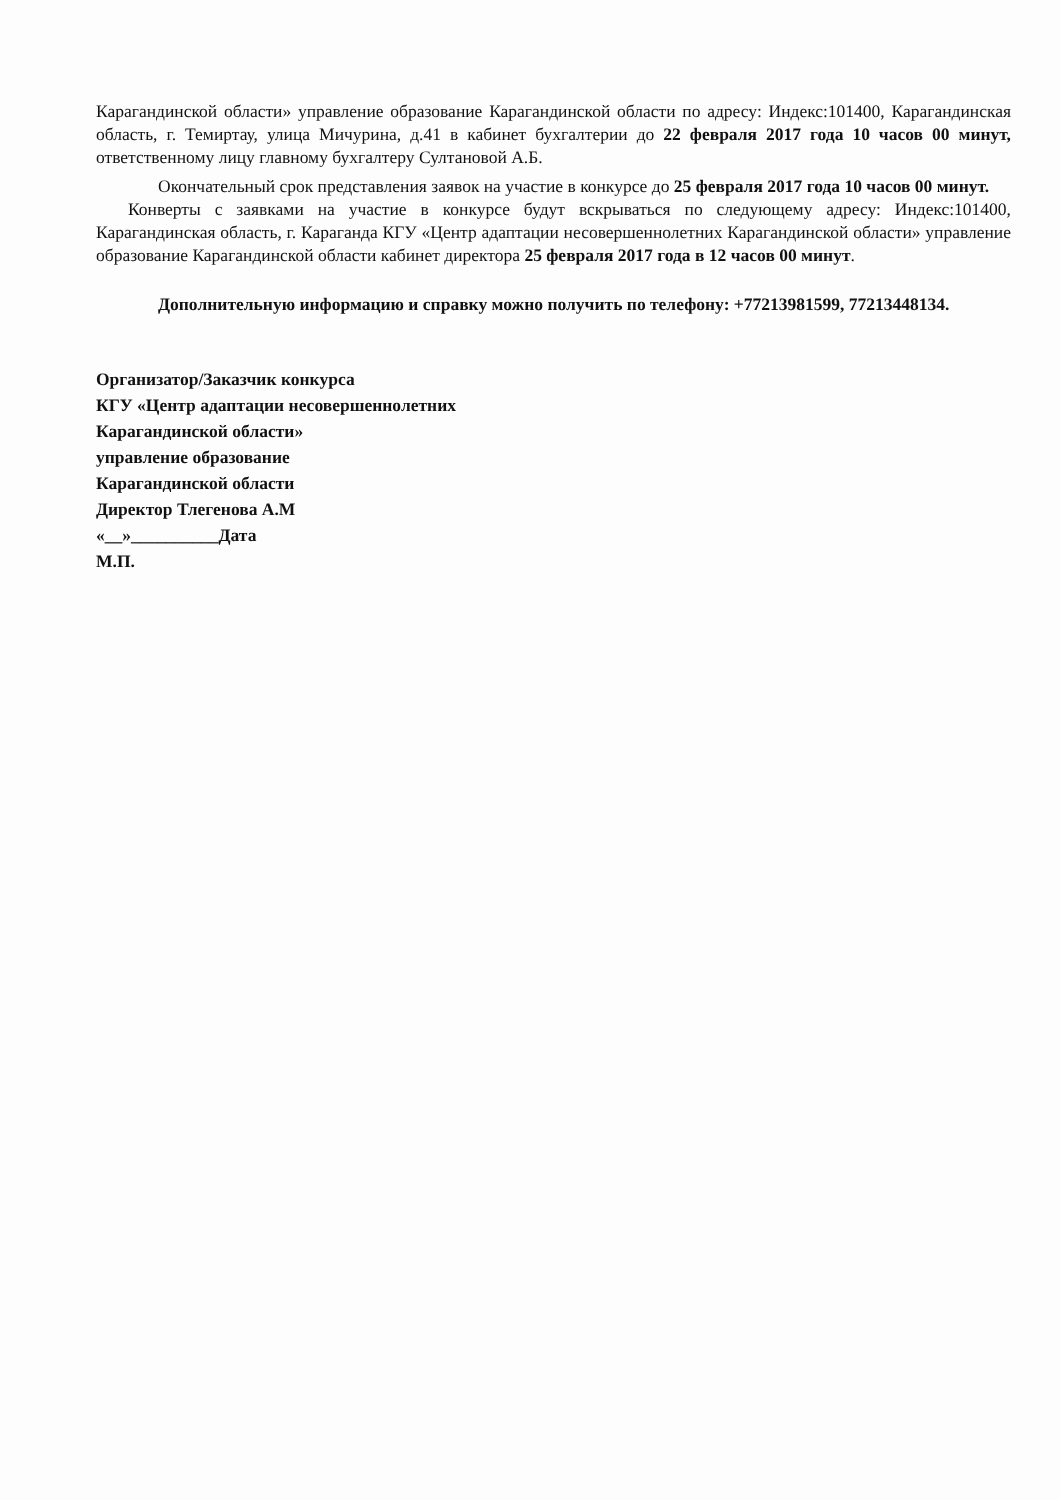Карагандинской области» управление образование Карагандинской области по адресу: Индекс:101400, Карагандинская область, г. Темиртау, улица Мичурина, д.41 в кабинет бухгалтерии до 22 февраля 2017 года 10 часов 00 минут, ответственному лицу главному бухгалтеру Султановой А.Б.
Окончательный срок представления заявок на участие в конкурсе до 25 февраля 2017 года 10 часов 00 минут.
Конверты с заявками на участие в конкурсе будут вскрываться по следующему адресу: Индекс:101400, Карагандинская область, г. Караганда КГУ «Центр адаптации несовершеннолетних Карагандинской области» управление образование Карагандинской области кабинет директора 25 февраля 2017 года в 12 часов 00 минут.
Дополнительную информацию и справку можно получить по телефону: +77213981599, 77213448134.
Организатор/Заказчик конкурса
КГУ «Центр адаптации несовершеннолетних
Карагандинской области»
управление образование
Карагандинской области
Директор Тлегенова А.М
«__»__________Дата
М.П.